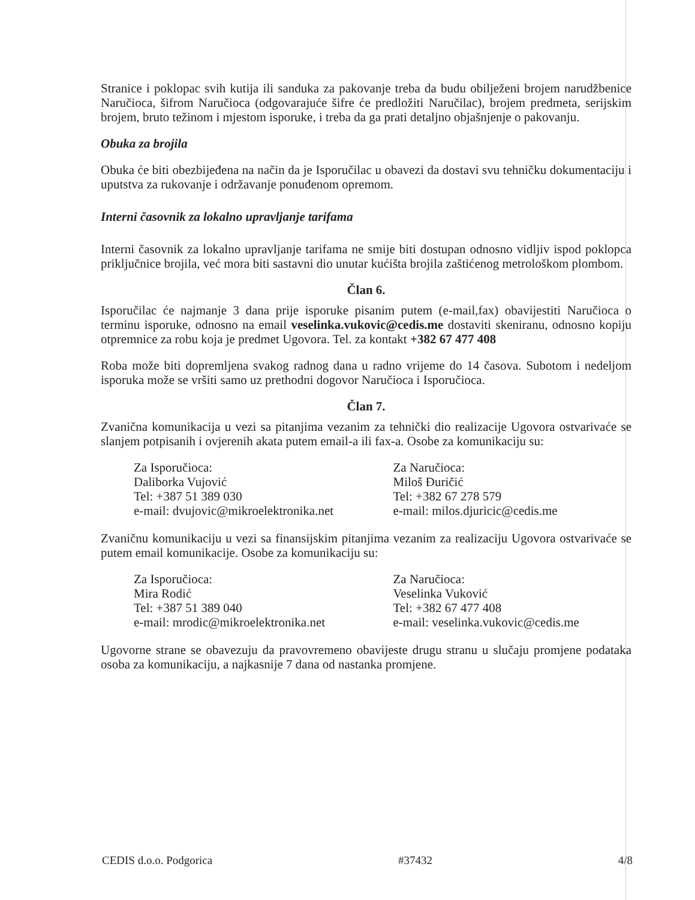Stranice i poklopac svih kutija ili sanduka za pakovanje treba da budu obilježeni brojem narudžbenice Naručioca, šifrom Naručioca (odgovarajuće šifre će predložiti Naručilac), brojem predmeta, serijskim brojem, bruto težinom i mjestom isporuke, i treba da ga prati detaljno objašnjenje o pakovanju.
Obuka za brojila
Obuka će biti obezbijeđena na način da je Isporučilac u obavezi da dostavi svu tehničku dokumentaciju i uputstva za rukovanje i održavanje ponuđenom opremom.
Interni časovnik za lokalno upravljanje tarifama
Interni časovnik za lokalno upravljanje tarifama ne smije biti dostupan odnosno vidljiv ispod poklopca priključnice brojila, već mora biti sastavni dio unutar kućišta brojila zaštićenog metrološkom plombom.
Član 6.
Isporučilac će najmanje 3 dana prije isporuke pisanim putem (e-mail,fax) obavijestiti Naručioca o terminu isporuke, odnosno na email veselinka.vukovic@cedis.me dostaviti skeniranu, odnosno kopiju otpremnice za robu koja je predmet Ugovora. Tel. za kontakt +382 67 477 408
Roba može biti dopremljena svakog radnog dana u radno vrijeme do 14 časova. Subotom i nedeljom isporuka može se vršiti samo uz prethodni dogovor Naručioca i Isporučioca.
Član 7.
Zvanična komunikacija u vezi sa pitanjima vezanim za tehnički dio realizacije Ugovora ostvarivaće se slanjem potpisanih i ovjerenih akata putem email-a ili fax-a. Osobe za komunikaciju su:
Za Isporučioca:
Daliborka Vujović
Tel: +387 51 389 030
e-mail: dvujovic@mikroelektronika.net
Za Naručioca:
Miloš Đuričić
Tel: +382 67 278 579
e-mail: milos.djuricic@cedis.me
Zvaničnu komunikaciju u vezi sa finansijskim pitanjima vezanim za realizaciju Ugovora ostvarivaće se putem email komunikacije. Osobe za komunikaciju su:
Za Isporučioca:
Mira Rodić
Tel: +387 51 389 040
e-mail: mrodic@mikroelektronika.net
Za Naručioca:
Veselinka Vuković
Tel: +382 67 477 408
e-mail: veselinka.vukovic@cedis.me
Ugovorne strane se obavezuju da pravovremeno obavijeste drugu stranu u slučaju promjene podataka osoba za komunikaciju, a najkasnije 7 dana od nastanka promjene.
CEDIS d.o.o. Podgorica #37432 4/8